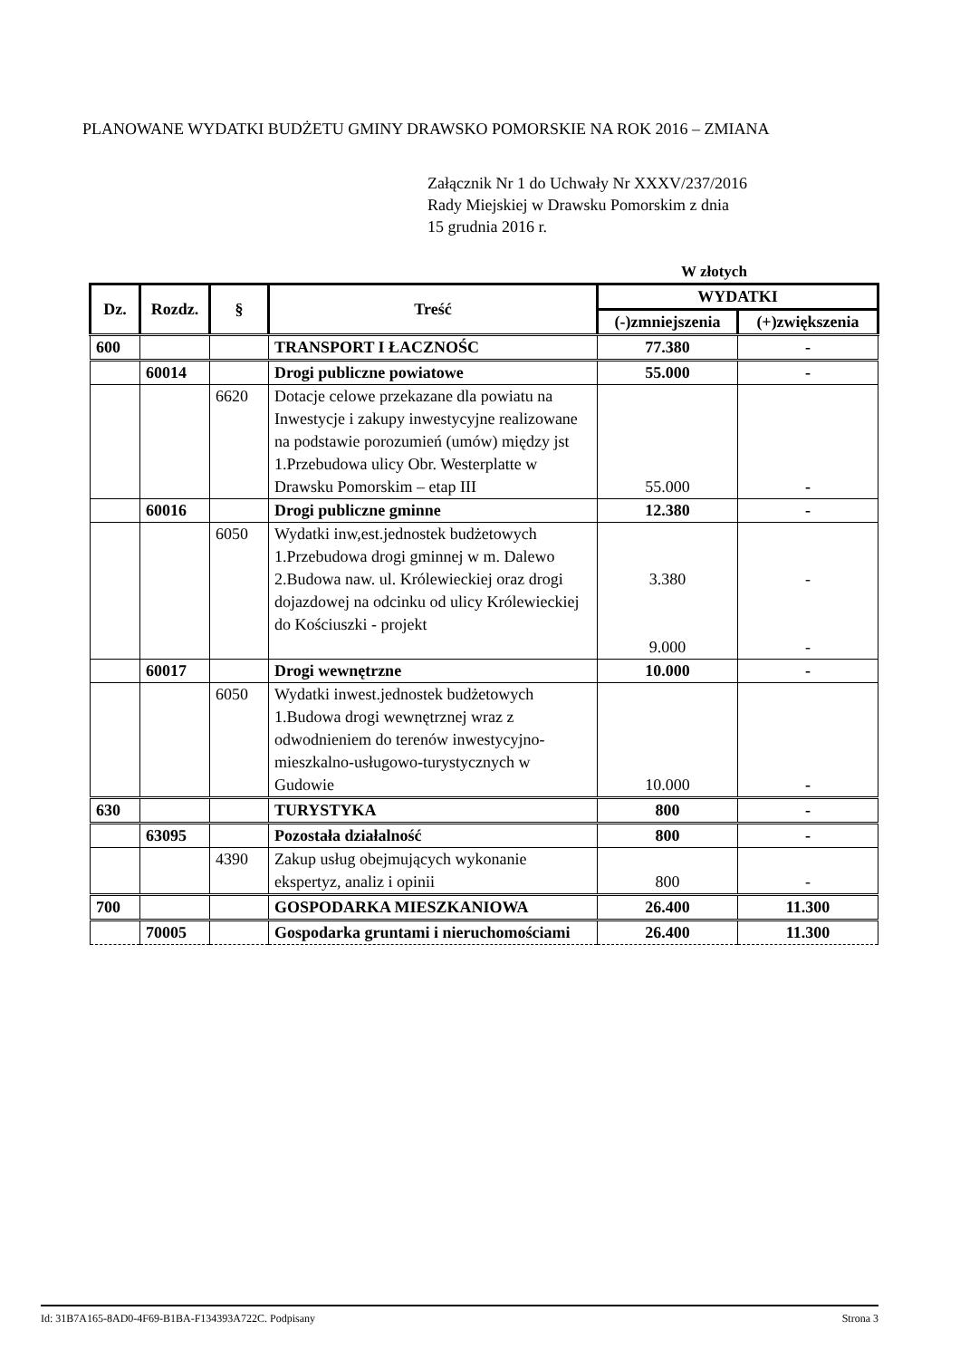PLANOWANE WYDATKI BUDŻETU GMINY DRAWSKO POMORSKIE NA ROK 2016 – ZMIANA
Załącznik Nr 1 do Uchwały Nr XXXV/237/2016
Rady Miejskiej w Drawsku Pomorskim z dnia
15 grudnia 2016 r.
W złotych
| Dz. | Rozdz. | § | Treść | WYDATKI | |
| --- | --- | --- | --- | --- | --- |
| | | | | (-)zmniejszenia | (+)zwiększenia |
| 600 | | | TRANSPORT I ŁACZNOŚC | 77.380 | - |
| | 60014 | | Drogi publiczne powiatowe | 55.000 | - |
| | | 6620 | Dotacje celowe przekazane dla powiatu na Inwestycje i zakupy inwestycyjne realizowane na podstawie porozumień (umów) między jst 1.Przebudowa ulicy Obr. Westerplatte w Drawsku Pomorskim – etap III | 55.000 | - |
| | 60016 | | Drogi publiczne gminne | 12.380 | - |
| | | 6050 | Wydatki inw,est.jednostek budżetowych 1.Przebudowa drogi gminnej w m. Dalewo 2.Budowa naw. ul. Królewieckiej oraz drogi dojazdowej na odcinku od ulicy Królewieckiej do Kościuszki - projekt | 3.380 9.000 | - - |
| | 60017 | | Drogi wewnętrzne | 10.000 | - |
| | | 6050 | Wydatki inwest.jednostek budżetowych 1.Budowa drogi wewnętrznej wraz z odwodnieniem do terenów inwestycyjno-mieszkalno-usługowo-turystycznych w Gudowie | 10.000 | - |
| 630 | | | TURYSTYKA | 800 | - |
| | 63095 | | Pozostała działalność | 800 | - |
| | | 4390 | Zakup usług obejmujących wykonanie ekspertyz, analiz i opinii | 800 | - |
| 700 | | | GOSPODARKA MIESZKANIOWA | 26.400 | 11.300 |
| | 70005 | | Gospodarka gruntami i nieruchomościami | 26.400 | 11.300 |
Id: 31B7A165-8AD0-4F69-B1BA-F134393A722C. Podpisany Strona 3